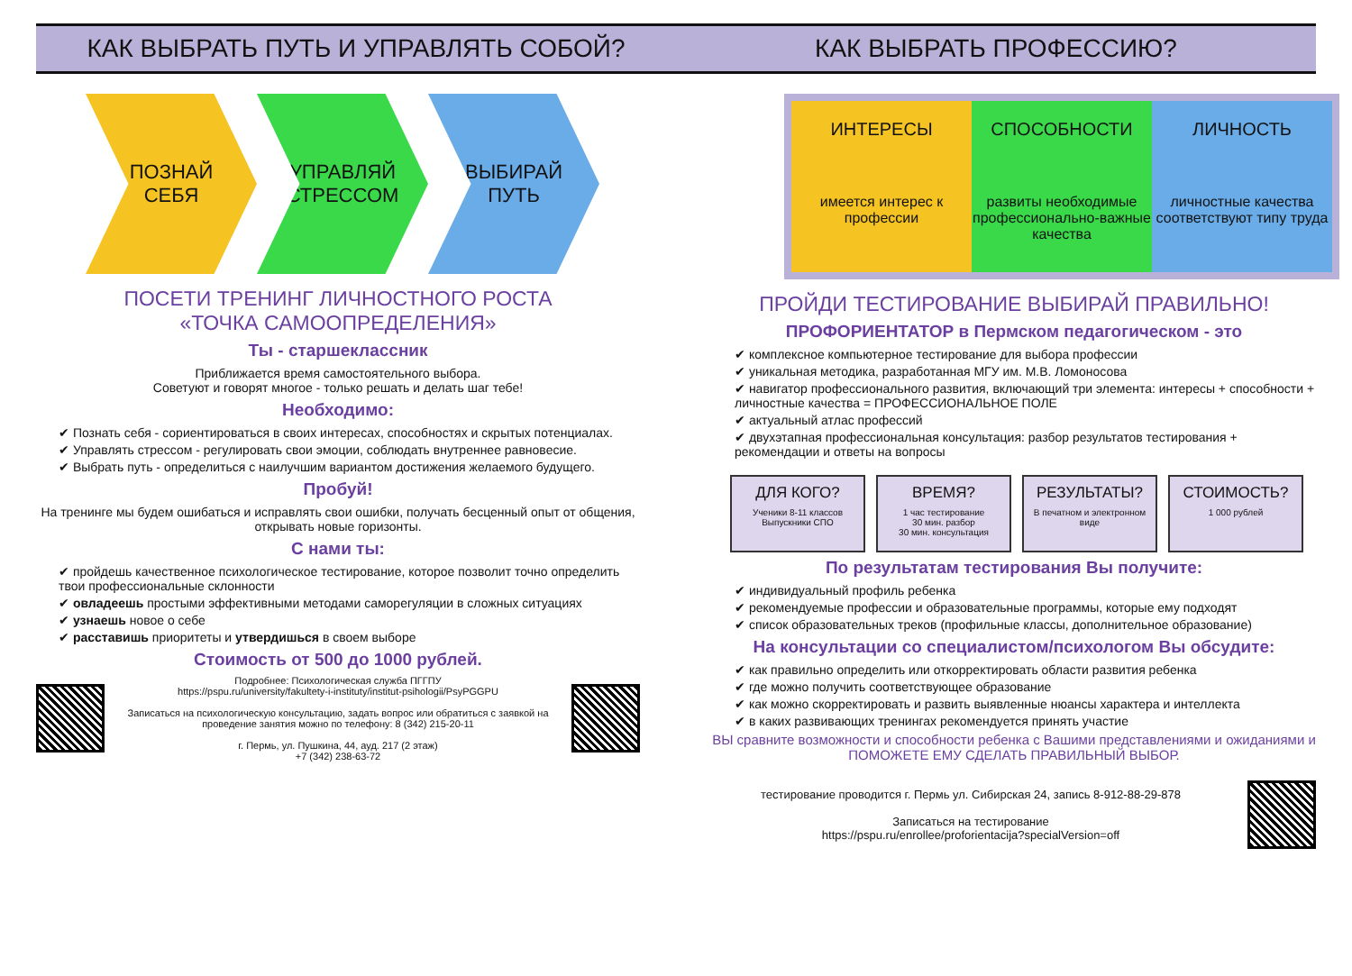КАК ВЫБРАТЬ ПУТЬ И УПРАВЛЯТЬ СОБОЙ?
КАК ВЫБРАТЬ ПРОФЕССИЮ?
ПОЗНАЙ
СЕБЯ
УПРАВЛЯЙ
СТРЕССОМ
ВЫБИРАЙ
ПУТЬ
ПОСЕТИ ТРЕНИНГ ЛИЧНОСТНОГО РОСТА
«ТОЧКА САМООПРЕДЕЛЕНИЯ»
Ты - старшеклассник
Приближается время самостоятельного выбора.
Советуют и говорят многое - только решать и делать шаг тебе!
Необходимо:
✔ Познать себя - сориентироваться в своих интересах, способностях и скрытых потенциалах.
✔ Управлять стрессом - регулировать свои эмоции, соблюдать внутреннее равновесие.
✔ Выбрать путь - определиться с наилучшим вариантом достижения желаемого будущего.
Пробуй!
На тренинге мы будем ошибаться и исправлять свои ошибки, получать бесценный опыт от общения, открывать новые горизонты.
С нами ты:
✔ пройдешь качественное психологическое тестирование, которое позволит точно определить твои профессиональные склонности
✔ овладеешь простыми эффективными методами саморегуляции в сложных ситуациях
✔ узнаешь новое о себе
✔ расставишь приоритеты и утвердишься в своем выборе
Стоимость от 500 до 1000 рублей.
Подробнее: Психологическая служба ПГГПУ
https://pspu.ru/university/fakultety-i-instituty/institut-psihologii/PsyPGGPU
Записаться на психологическую консультацию, задать вопрос или обратиться с заявкой на проведение занятия можно по телефону: 8 (342) 215-20-11
г. Пермь, ул. Пушкина, 44, ауд. 217 (2 этаж)
+7 (342) 238-63-72
ИНТЕРЕСЫ
имеется интерес к профессии
СПОСОБНОСТИ
развиты необходимые профессионально-важные качества
ЛИЧНОСТЬ
личностные качества соответствуют типу труда
ПРОЙДИ ТЕСТИРОВАНИЕ ВЫБИРАЙ ПРАВИЛЬНО!
ПРОФОРИЕНТАТОР в Пермском педагогическом - это
✔ комплексное компьютерное тестирование для выбора профессии
✔ уникальная методика, разработанная МГУ им. М.В. Ломоносова
✔ навигатор профессионального развития, включающий три элемента: интересы + способности + личностные качества = ПРОФЕССИОНАЛЬНОЕ ПОЛЕ
✔ актуальный атлас профессий
✔ двухэтапная профессиональная консультация: разбор результатов тестирования + рекомендации и ответы на вопросы
ДЛЯ КОГО?
Ученики 8-11 классов
Выпускники СПО
ВРЕМЯ?
1 час тестирование
30 мин. разбор
30 мин. консультация
РЕЗУЛЬТАТЫ?
В печатном и электронном виде
СТОИМОСТЬ?
1 000 рублей
По результатам тестирования Вы получите:
✔ индивидуальный профиль ребенка
✔ рекомендуемые профессии и образовательные программы, которые ему подходят
✔ список образовательных треков (профильные классы, дополнительное образование)
На консультации со специалистом/психологом Вы обсудите:
✔ как правильно определить или откорректировать области развития ребенка
✔ где можно получить соответствующее образование
✔ как можно скорректировать и развить выявленные нюансы характера и интеллекта
✔ в каких развивающих тренингах рекомендуется принять участие
ВЫ сравните возможности и способности ребенка с Вашими представлениями и ожиданиями и ПОМОЖЕТЕ ЕМУ СДЕЛАТЬ ПРАВИЛЬНЫЙ ВЫБОР.
тестирование проводится г. Пермь ул. Сибирская 24, запись 8-912-88-29-878
Записаться на тестирование
https://pspu.ru/enrollee/proforientacija?specialVersion=off